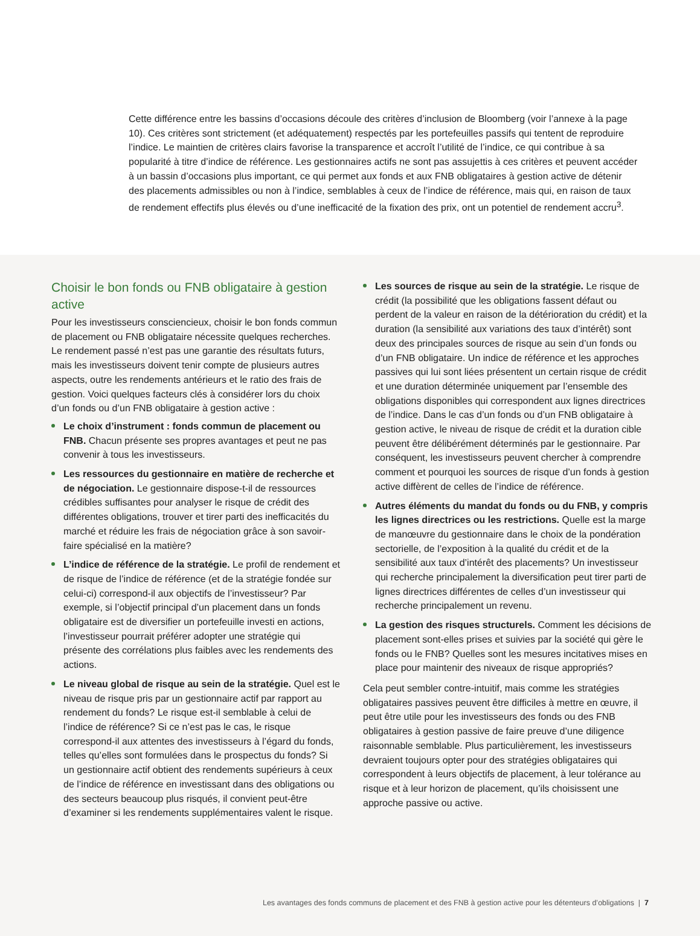Cette différence entre les bassins d’occasions découle des critères d’inclusion de Bloomberg (voir l’annexe à la page 10). Ces critères sont strictement (et adéquatement) respectés par les portefeuilles passifs qui tentent de reproduire l’indice. Le maintien de critères clairs favorise la transparence et accroît l’utilité de l’indice, ce qui contribue à sa popularité à titre d’indice de référence. Les gestionnaires actifs ne sont pas assujettis à ces critères et peuvent accéder à un bassin d’occasions plus important, ce qui permet aux fonds et aux FNB obligataires à gestion active de détenir des placements admissibles ou non à l’indice, semblables à ceux de l’indice de référence, mais qui, en raison de taux de rendement effectifs plus élevés ou d’une inefficacité de la fixation des prix, ont un potentiel de rendement accru<sup>3</sup>.
Choisir le bon fonds ou FNB obligataire à gestion active
Pour les investisseurs consciencieux, choisir le bon fonds commun de placement ou FNB obligataire nécessite quelques recherches. Le rendement passé n’est pas une garantie des résultats futurs, mais les investisseurs doivent tenir compte de plusieurs autres aspects, outre les rendements antérieurs et le ratio des frais de gestion. Voici quelques facteurs clés à considérer lors du choix d’un fonds ou d’un FNB obligataire à gestion active :
Le choix d’instrument : fonds commun de placement ou FNB. Chacun présente ses propres avantages et peut ne pas convenir à tous les investisseurs.
Les ressources du gestionnaire en matière de recherche et de négociation. Le gestionnaire dispose-t-il de ressources crédibles suffisantes pour analyser le risque de crédit des différentes obligations, trouver et tirer parti des inefficacités du marché et réduire les frais de négociation grâce à son savoir-faire spécialisé en la matière?
L’indice de référence de la stratégie. Le profil de rendement et de risque de l’indice de référence (et de la stratégie fondée sur celui-ci) correspond-il aux objectifs de l’investisseur? Par exemple, si l’objectif principal d’un placement dans un fonds obligataire est de diversifier un portefeuille investi en actions, l’investisseur pourrait préférer adopter une stratégie qui présente des corrélations plus faibles avec les rendements des actions.
Le niveau global de risque au sein de la stratégie. Quel est le niveau de risque pris par un gestionnaire actif par rapport au rendement du fonds? Le risque est-il semblable à celui de l’indice de référence? Si ce n’est pas le cas, le risque correspond-il aux attentes des investisseurs à l’égard du fonds, telles qu’elles sont formulées dans le prospectus du fonds? Si un gestionnaire actif obtient des rendements supérieurs à ceux de l’indice de référence en investissant dans des obligations ou des secteurs beaucoup plus risqués, il convient peut-être d’examiner si les rendements supplémentaires valent le risque.
Les sources de risque au sein de la stratégie. Le risque de crédit (la possibilité que les obligations fassent défaut ou perdent de la valeur en raison de la détérioration du crédit) et la duration (la sensibilité aux variations des taux d’intérêt) sont deux des principales sources de risque au sein d’un fonds ou d’un FNB obligataire. Un indice de référence et les approches passives qui lui sont liées présentent un certain risque de crédit et une duration déterminée uniquement par l’ensemble des obligations disponibles qui correspondent aux lignes directrices de l’indice. Dans le cas d’un fonds ou d’un FNB obligataire à gestion active, le niveau de risque de crédit et la duration cible peuvent être délibérément déterminés par le gestionnaire. Par conséquent, les investisseurs peuvent chercher à comprendre comment et pourquoi les sources de risque d’un fonds à gestion active diffèrent de celles de l’indice de référence.
Autres éléments du mandat du fonds ou du FNB, y compris les lignes directrices ou les restrictions. Quelle est la marge de manœuvre du gestionnaire dans le choix de la pondération sectorielle, de l’exposition à la qualité du crédit et de la sensibilité aux taux d’intérêt des placements? Un investisseur qui recherche principalement la diversification peut tirer parti de lignes directrices différentes de celles d’un investisseur qui recherche principalement un revenu.
La gestion des risques structurels. Comment les décisions de placement sont-elles prises et suivies par la société qui gère le fonds ou le FNB? Quelles sont les mesures incitatives mises en place pour maintenir des niveaux de risque appropriés?
Cela peut sembler contre-intuitif, mais comme les stratégies obligataires passives peuvent être difficiles à mettre en œuvre, il peut être utile pour les investisseurs des fonds ou des FNB obligataires à gestion passive de faire preuve d’une diligence raisonnable semblable. Plus particulièrement, les investisseurs devraient toujours opter pour des stratégies obligataires qui correspondent à leurs objectifs de placement, à leur tolérance au risque et à leur horizon de placement, qu’ils choisissent une approche passive ou active.
Les avantages des fonds communs de placement et des FNB à gestion active pour les détenteurs d’obligations | 7